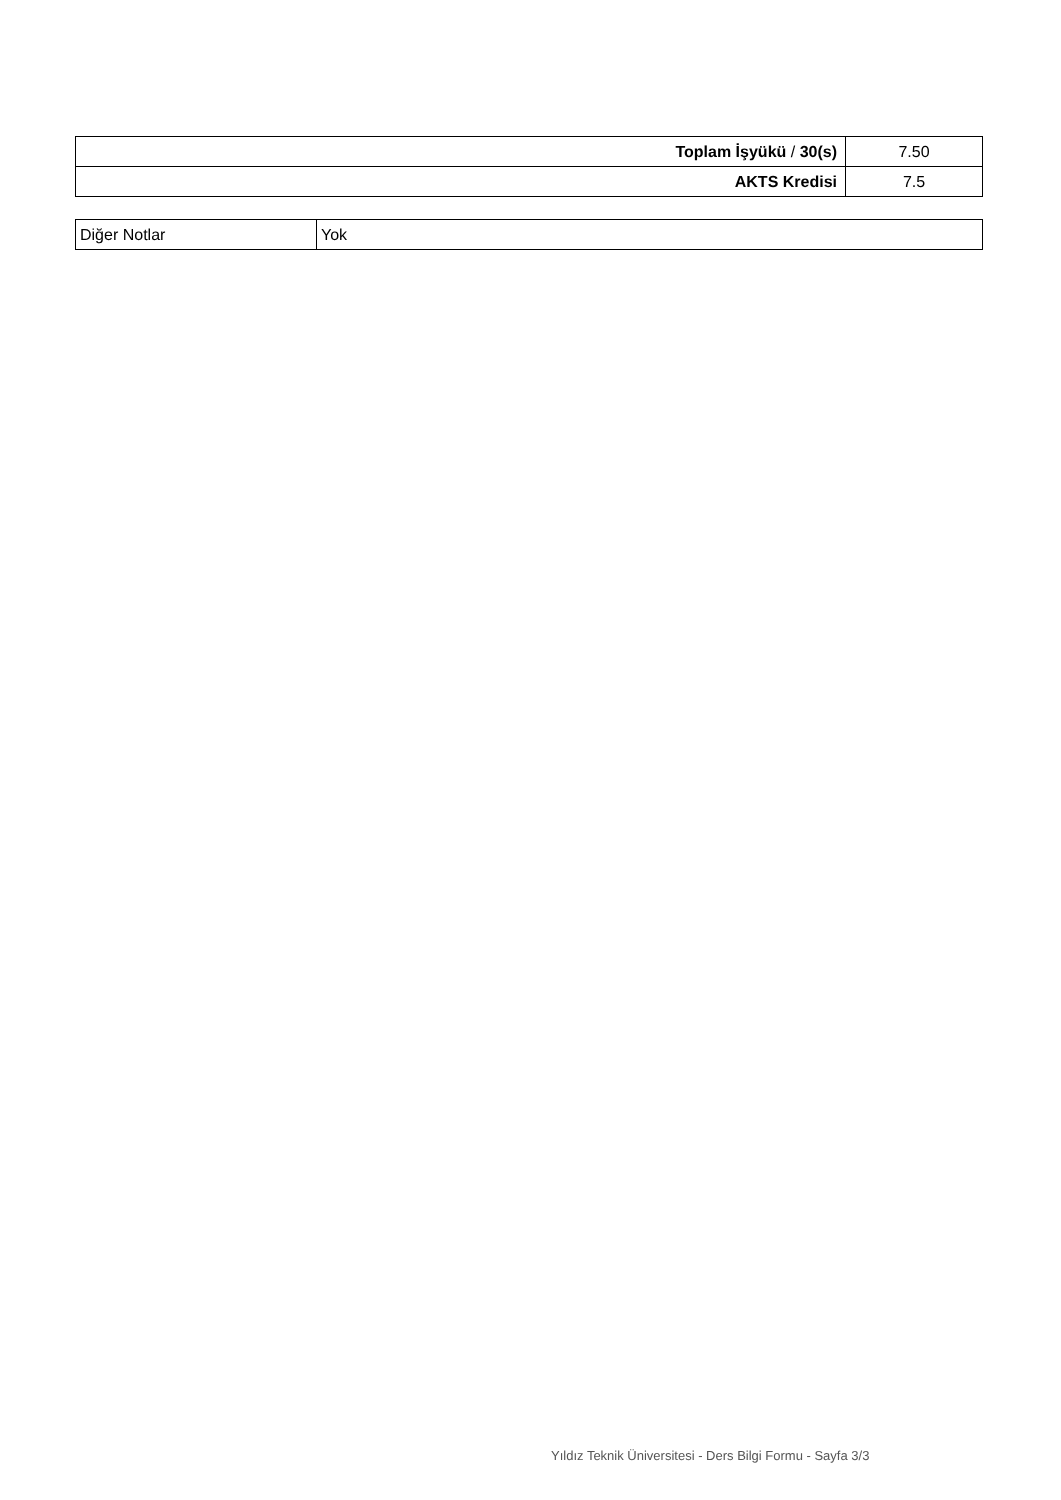| Toplam İşyükü / 30(s) | 7.50 |
| AKTS Kredisi | 7.5 |
| Diğer Notlar | Yok |
Yıldız Teknik Üniversitesi - Ders Bilgi Formu - Sayfa 3/3